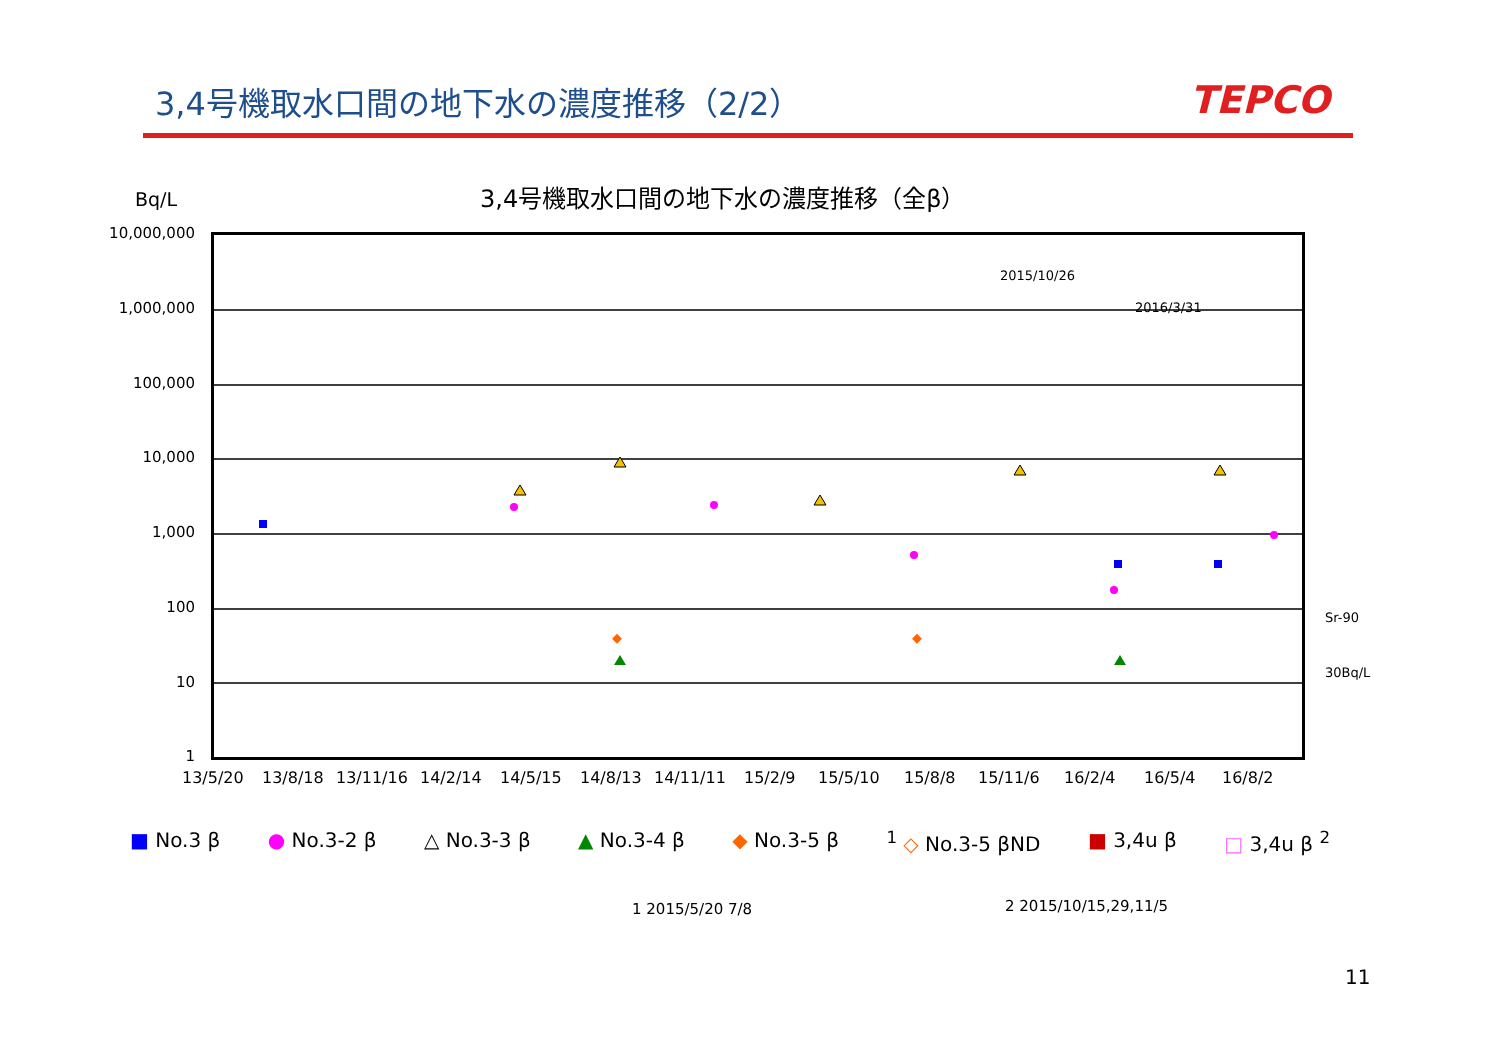3,4号機取水口間の地下水の濃度推移（2/2）
TEPCO
3,4号機取水口間の地下水の濃度推移（全β）
Bq/L
10,000,000
1,000,000
100,000
10,000
1,000
100
10
1
2015/10/26
2016/3/31
Sr-90
30Bq/L
13/5/20 13/8/18 13/11/16 14/2/14 14/5/15 14/8/13 14/11/11 15/2/9 15/5/10 15/8/8 15/11/6 16/2/4 16/5/4 16/8/2
■ No.3 β ● No.3-2 β △ No.3-3 β ▲ No.3-4 β ◆ No.3-5 β <sup>1</sup> ◇ No.3-5 βND ■ 3,4u β □ 3,4u β <sup>2</sup>
1 2015/5/20 7/8 2 2015/10/15,29,11/5
11